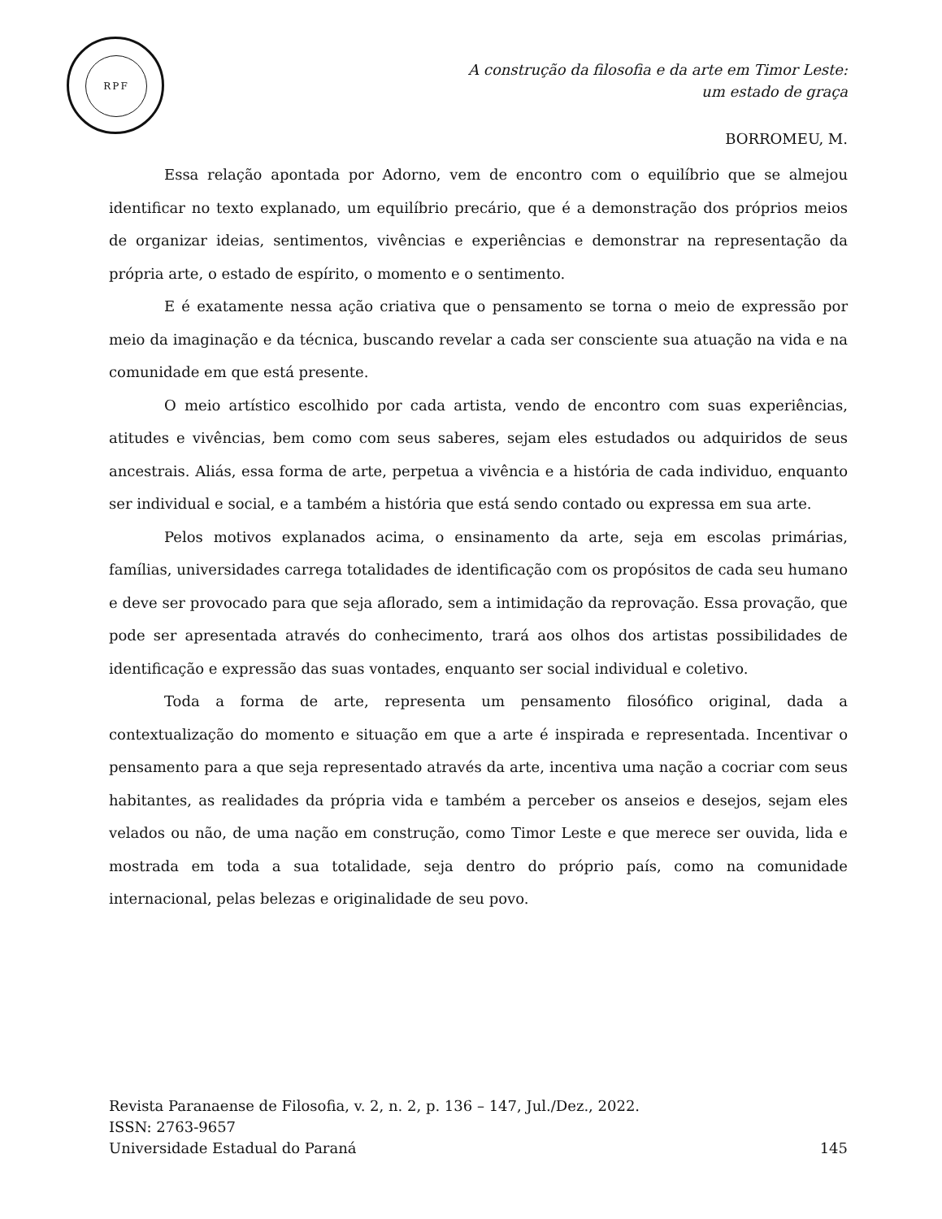RPF
A construção da filosofia e da arte em Timor Leste:
um estado de graça
BORROMEU, M.
Essa relação apontada por Adorno, vem de encontro com o equilíbrio que se almejou identificar no texto explanado, um equilíbrio precário, que é a demonstração dos próprios meios de organizar ideias, sentimentos, vivências e experiências e demonstrar na representação da própria arte, o estado de espírito, o momento e o sentimento.
E é exatamente nessa ação criativa que o pensamento se torna o meio de expressão por meio da imaginação e da técnica, buscando revelar a cada ser consciente sua atuação na vida e na comunidade em que está presente.
O meio artístico escolhido por cada artista, vendo de encontro com suas experiências, atitudes e vivências, bem como com seus saberes, sejam eles estudados ou adquiridos de seus ancestrais. Aliás, essa forma de arte, perpetua a vivência e a história de cada individuo, enquanto ser individual e social, e a também a história que está sendo contado ou expressa em sua arte.
Pelos motivos explanados acima, o ensinamento da arte, seja em escolas primárias, famílias, universidades carrega totalidades de identificação com os propósitos de cada seu humano e deve ser provocado para que seja aflorado, sem a intimidação da reprovação. Essa provação, que pode ser apresentada através do conhecimento, trará aos olhos dos artistas possibilidades de identificação e expressão das suas vontades, enquanto ser social individual e coletivo.
Toda a forma de arte, representa um pensamento filosófico original, dada a contextualização do momento e situação em que a arte é inspirada e representada. Incentivar o pensamento para a que seja representado através da arte, incentiva uma nação a cocriar com seus habitantes, as realidades da própria vida e também a perceber os anseios e desejos, sejam eles velados ou não, de uma nação em construção, como Timor Leste e que merece ser ouvida, lida e mostrada em toda a sua totalidade, seja dentro do próprio país, como na comunidade internacional, pelas belezas e originalidade de seu povo.
Revista Paranaense de Filosofia, v. 2, n. 2, p. 136 – 147, Jul./Dez., 2022.
ISSN: 2763-9657
Universidade Estadual do Paraná 145